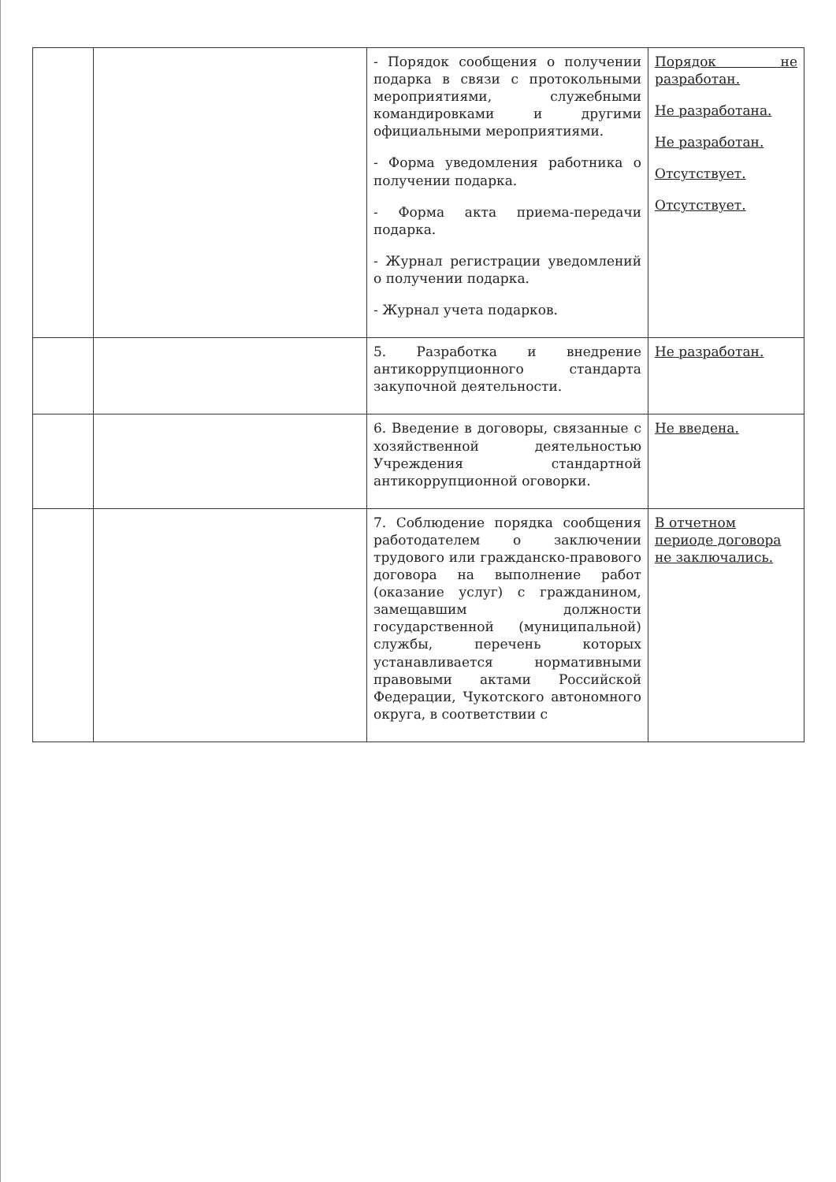| | | - Порядок сообщения о получении подарка в связи с протокольными мероприятиями, служебными командировками и другими официальными мероприятиями. - Форма уведомления работника о получении подарка. - Форма акта приема-передачи подарка. - Журнал регистрации уведомлений о получении подарка. - Журнал учета подарков. | Порядок не разработан. Не разработана. Не разработан. Отсутствует. Отсутствует. |
| | | 5. Разработка и внедрение антикоррупционного стандарта закупочной деятельности. | Не разработан. |
| | | 6. Введение в договоры, связанные с хозяйственной деятельностью Учреждения стандартной антикоррупционной оговорки. | Не введена. |
| | | 7. Соблюдение порядка сообщения работодателем о заключении трудового или гражданско-правового договора на выполнение работ (оказание услуг) с гражданином, замещавшим должности государственной (муниципальной) службы, перечень которых устанавливается нормативными правовыми актами Российской Федерации, Чукотского автономного округа, в соответствии с | В отчетном периоде договора не заключались. |